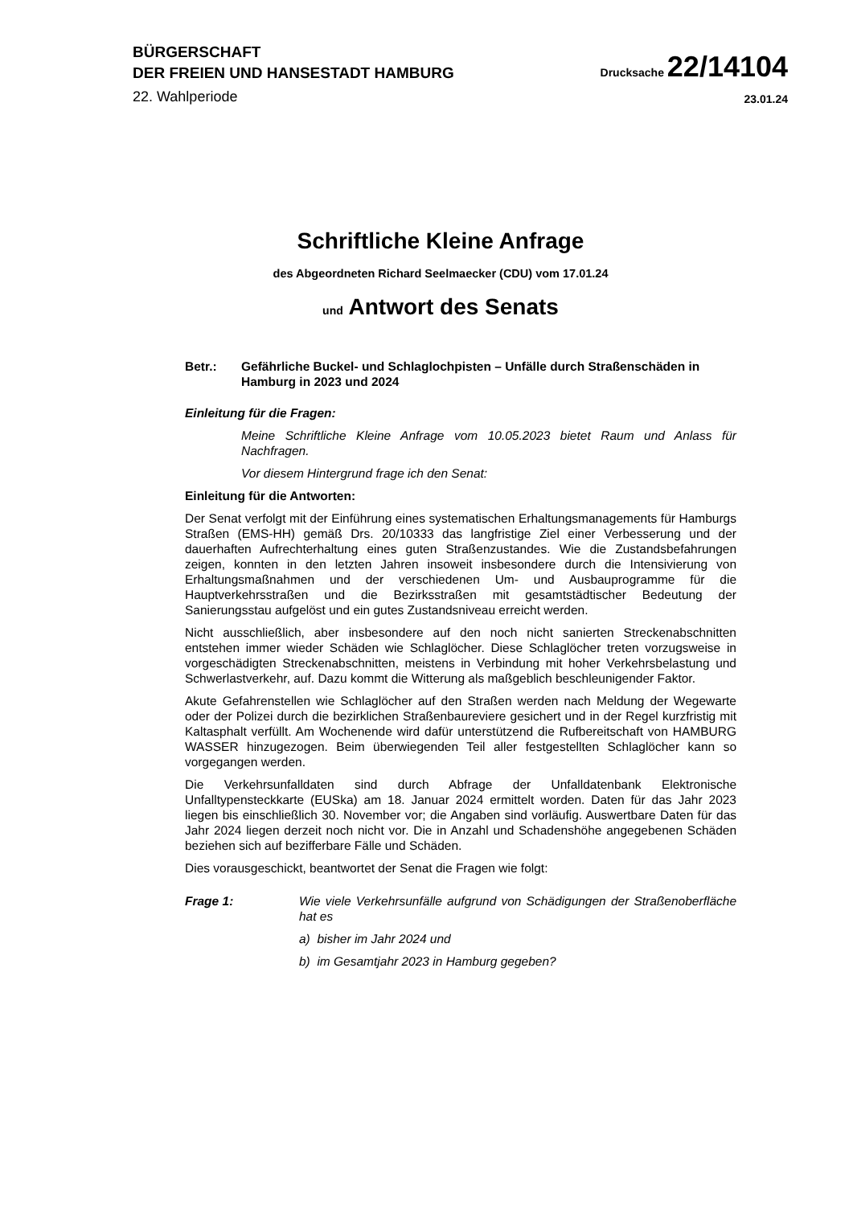BÜRGERSCHAFT
DER FREIEN UND HANSESTADT HAMBURG
Drucksache 22/14104
22. Wahlperiode
23.01.24
Schriftliche Kleine Anfrage
des Abgeordneten Richard Seelmaecker (CDU) vom 17.01.24
und Antwort des Senats
Betr.: Gefährliche Buckel- und Schlaglochpisten – Unfälle durch Straßenschäden in Hamburg in 2023 und 2024
Einleitung für die Fragen:
Meine Schriftliche Kleine Anfrage vom 10.05.2023 bietet Raum und Anlass für Nachfragen.
Vor diesem Hintergrund frage ich den Senat:
Einleitung für die Antworten:
Der Senat verfolgt mit der Einführung eines systematischen Erhaltungsmanagements für Hamburgs Straßen (EMS-HH) gemäß Drs. 20/10333 das langfristige Ziel einer Verbesserung und der dauerhaften Aufrechterhaltung eines guten Straßenzustandes. Wie die Zustandsbefahrungen zeigen, konnten in den letzten Jahren insoweit insbesondere durch die Intensivierung von Erhaltungsmaßnahmen und der verschiedenen Um- und Ausbauprogramme für die Hauptverkehrsstraßen und die Bezirksstraßen mit gesamtstädtischer Bedeutung der Sanierungsstau aufgelöst und ein gutes Zustandsniveau erreicht werden.
Nicht ausschließlich, aber insbesondere auf den noch nicht sanierten Streckenabschnitten entstehen immer wieder Schäden wie Schlaglöcher. Diese Schlaglöcher treten vorzugsweise in vorgeschädigten Streckenabschnitten, meistens in Verbindung mit hoher Verkehrsbelastung und Schwerlastverkehr, auf. Dazu kommt die Witterung als maßgeblich beschleunigender Faktor.
Akute Gefahrenstellen wie Schlaglöcher auf den Straßen werden nach Meldung der Wegewarte oder der Polizei durch die bezirklichen Straßenbaureviere gesichert und in der Regel kurzfristig mit Kaltasphalt verfüllt. Am Wochenende wird dafür unterstützend die Rufbereitschaft von HAMBURG WASSER hinzugezogen. Beim überwiegenden Teil aller festgestellten Schlaglöcher kann so vorgegangen werden.
Die Verkehrsunfalldaten sind durch Abfrage der Unfalldatenbank Elektronische Unfalltypensteckkarte (EUSka) am 18. Januar 2024 ermittelt worden. Daten für das Jahr 2023 liegen bis einschließlich 30. November vor; die Angaben sind vorläufig. Auswertbare Daten für das Jahr 2024 liegen derzeit noch nicht vor. Die in Anzahl und Schadenshöhe angegebenen Schäden beziehen sich auf bezifferbare Fälle und Schäden.
Dies vorausgeschickt, beantwortet der Senat die Fragen wie folgt:
Frage 1: Wie viele Verkehrsunfälle aufgrund von Schädigungen der Straßenoberfläche hat es
a) bisher im Jahr 2024 und
b) im Gesamtjahr 2023 in Hamburg gegeben?